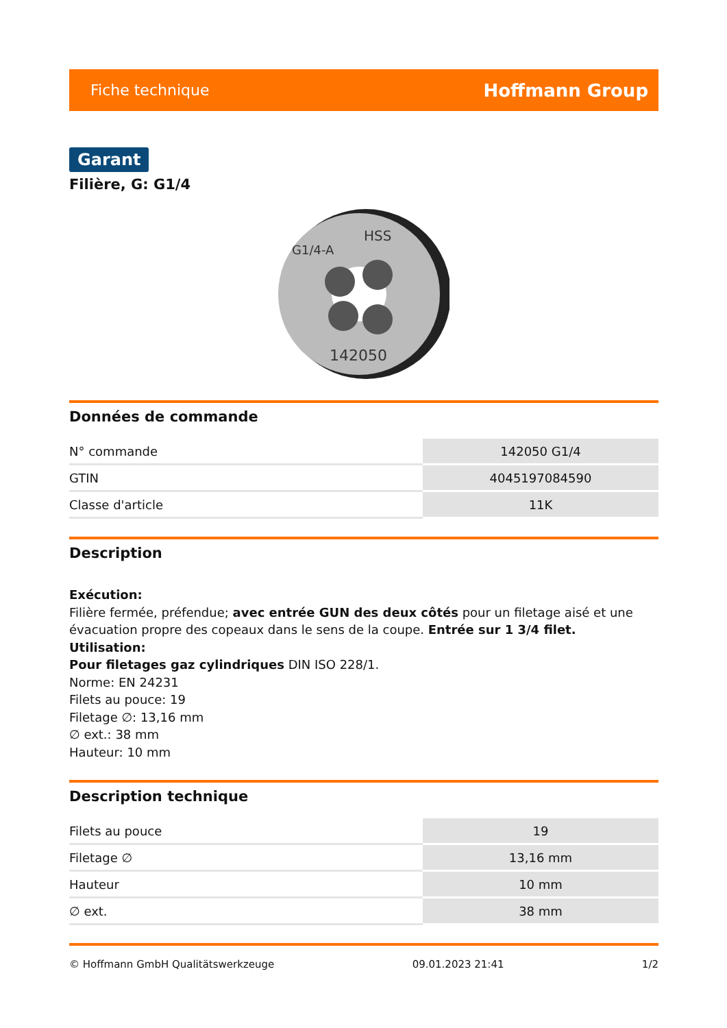Fiche technique Hoffmann Group
Garant
Filière, G: G1/4
142050
HSS
G1/4-A
Données de commande
| N° commande | 142050 G1/4 |
| GTIN | 4045197084590 |
| Classe d'article | 11K |
Description
Exécution:
Filière fermée, préfendue; avec entrée GUN des deux côtés pour un filetage aisé et une évacuation propre des copeaux dans le sens de la coupe. Entrée sur 1 3/4 filet.
Utilisation:
Pour filetages gaz cylindriques DIN ISO 228/1.
Norme: EN 24231
Filets au pouce: 19
Filetage ∅: 13,16 mm
∅ ext.: 38 mm
Hauteur: 10 mm
Description technique
| Filets au pouce | 19 |
| Filetage ∅ | 13,16 mm |
| Hauteur | 10 mm |
| ∅ ext. | 38 mm |
© Hoffmann GmbH Qualitätswerkzeuge 09.01.2023 21:41 1/2